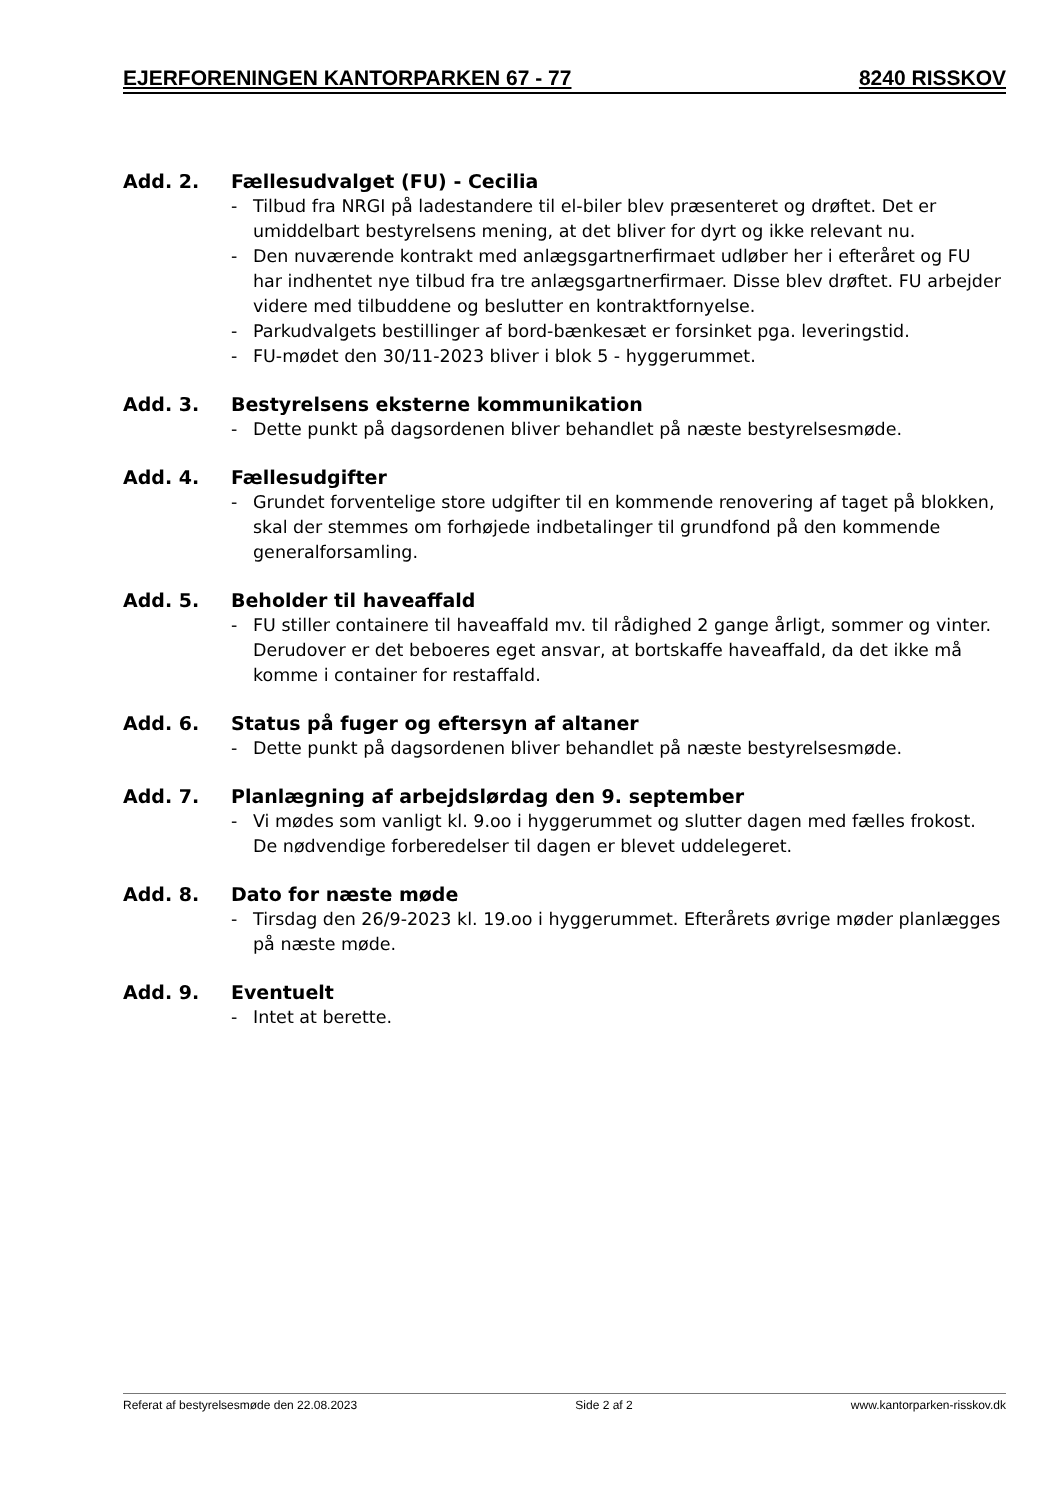EJERFORENINGEN KANTORPARKEN 67 - 77 8240 RISSKOV
Add. 2. Fællesudvalget (FU) - Cecilia
- Tilbud fra NRGI på ladestandere til el-biler blev præsenteret og drøftet. Det er umiddelbart bestyrelsens mening, at det bliver for dyrt og ikke relevant nu.
- Den nuværende kontrakt med anlægsgartnerfirmaet udløber her i efteråret og FU har indhentet nye tilbud fra tre anlægsgartnerfirmaer. Disse blev drøftet. FU arbejder videre med tilbuddene og beslutter en kontraktfornyelse.
- Parkudvalgets bestillinger af bord-bænkesæt er forsinket pga. leveringstid.
- FU-mødet den 30/11-2023 bliver i blok 5 - hyggerummet.
Add. 3. Bestyrelsens eksterne kommunikation
- Dette punkt på dagsordenen bliver behandlet på næste bestyrelsesmøde.
Add. 4. Fællesudgifter
- Grundet forventelige store udgifter til en kommende renovering af taget på blokken, skal der stemmes om forhøjede indbetalinger til grundfond på den kommende generalforsamling.
Add. 5. Beholder til haveaffald
- FU stiller containere til haveaffald mv. til rådighed 2 gange årligt, sommer og vinter. Derudover er det beboeres eget ansvar, at bortskaffe haveaffald, da det ikke må komme i container for restaffald.
Add. 6. Status på fuger og eftersyn af altaner
- Dette punkt på dagsordenen bliver behandlet på næste bestyrelsesmøde.
Add. 7. Planlægning af arbejdslørdag den 9. september
- Vi mødes som vanligt kl. 9.oo i hyggerummet og slutter dagen med fælles frokost. De nødvendige forberedelser til dagen er blevet uddelegeret.
Add. 8. Dato for næste møde
- Tirsdag den 26/9-2023 kl. 19.oo i hyggerummet. Efterårets øvrige møder planlægges på næste møde.
Add. 9. Eventuelt
- Intet at berette.
Referat af bestyrelsesmøde den 22.08.2023 Side 2 af 2 www.kantorparken-risskov.dk